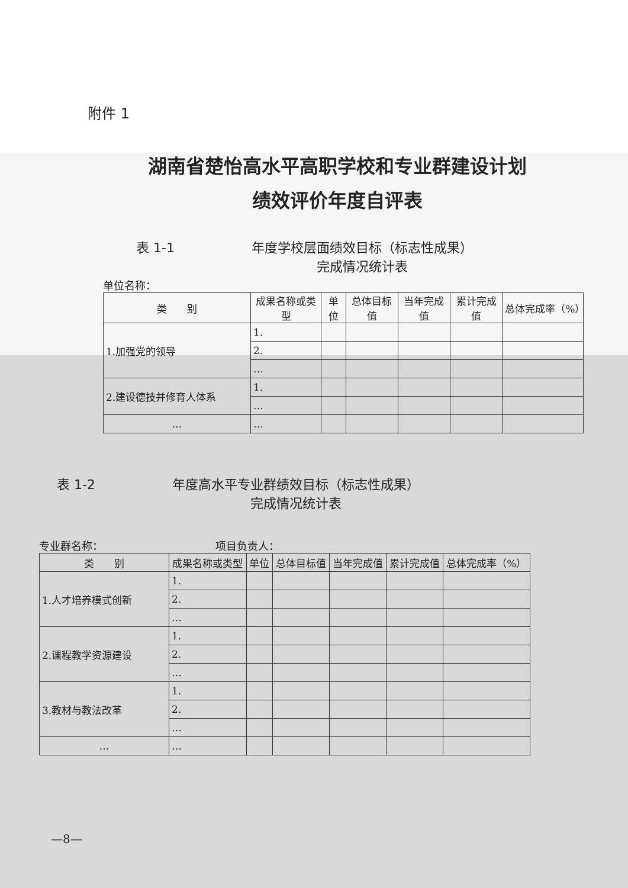附件 1
湖南省楚怡高水平高职学校和专业群建设计划
绩效评价年度自评表
表 1-1 年度学校层面绩效目标（标志性成果）
完成情况统计表
单位名称：
| 类 别 | 成果名称或类型 | 单位 | 总体目标值 | 当年完成值 | 累计完成值 | 总体完成率（%） |
| --- | --- | --- | --- | --- | --- | --- |
| 1.加强党的领导 | 1. | | | | | |
| | 2. | | | | | |
| | … | | | | | |
| 2.建设德技并修育人体系 | 1. | | | | | |
| | … | | | | | |
| … | … | | | | | |
表 1-2 年度高水平专业群绩效目标（标志性成果）
完成情况统计表
专业群名称： 项目负责人：
| 类 别 | 成果名称或类型 | 单位 | 总体目标值 | 当年完成值 | 累计完成值 | 总体完成率（%） |
| --- | --- | --- | --- | --- | --- | --- |
| 1.人才培养模式创新 | 1. | | | | | |
| | 2. | | | | | |
| | … | | | | | |
| 2.课程教学资源建设 | 1. | | | | | |
| | 2. | | | | | |
| | … | | | | | |
| 3.教材与教法改革 | 1. | | | | | |
| | 2. | | | | | |
| | … | | | | | |
| … | … | | | | | |
—8—